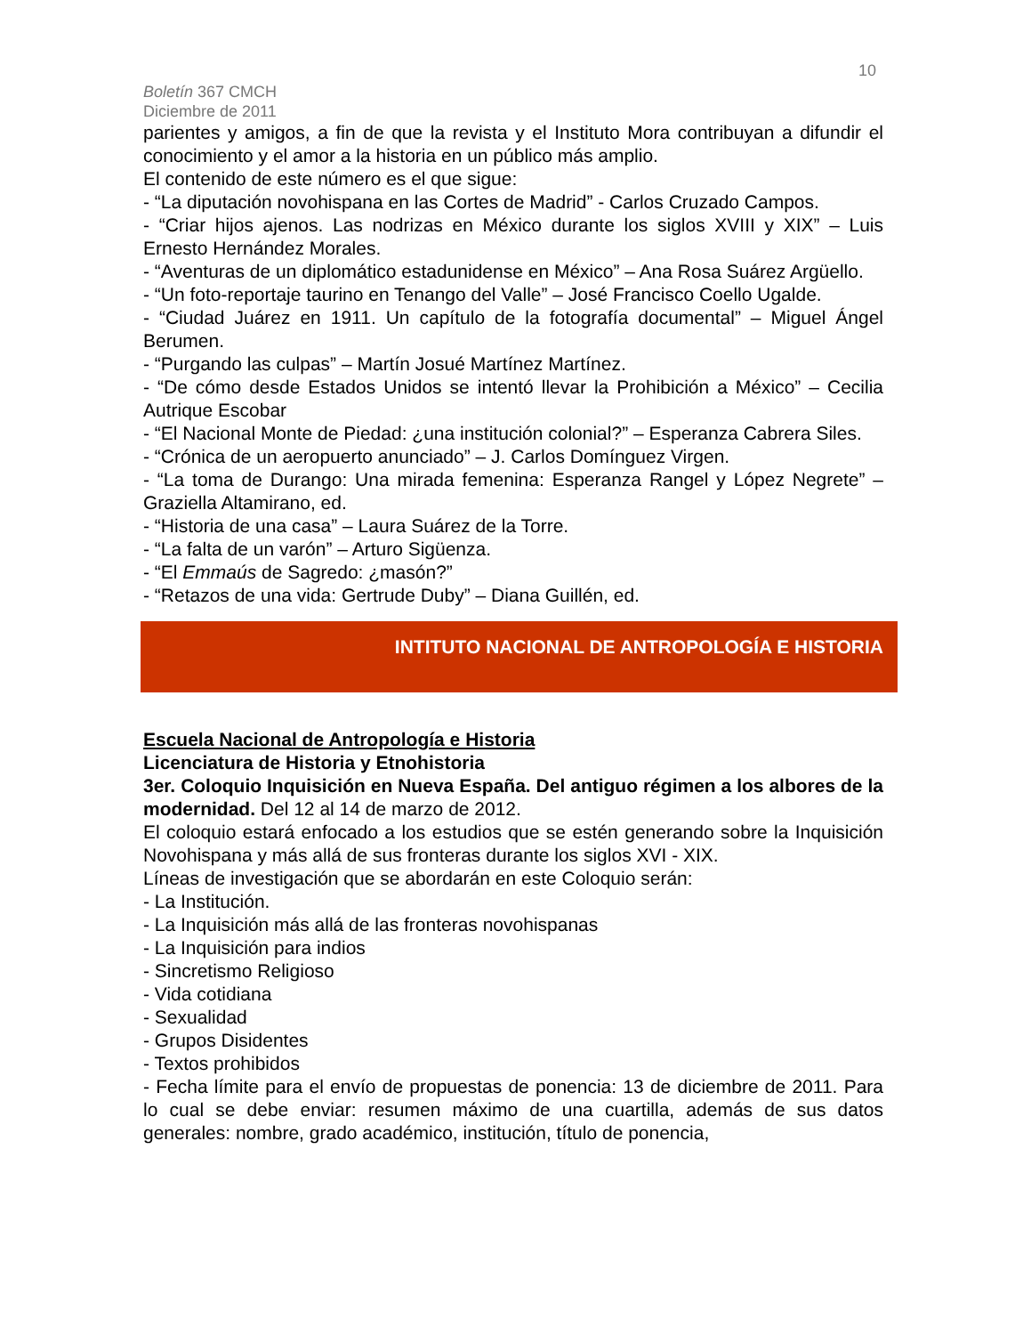10
Boletín 367 CMCH
Diciembre de 2011
parientes y amigos, a fin de que la revista y el Instituto Mora contribuyan a difundir el conocimiento y el amor a la historia en un público más amplio.
El contenido de este número es el que sigue:
- “La diputación novohispana en las Cortes de Madrid” - Carlos Cruzado Campos.
- “Criar hijos ajenos. Las nodrizas en México durante los siglos XVIII y XIX” – Luis Ernesto Hernández Morales.
- “Aventuras de un diplomático estadunidense en México” – Ana Rosa Suárez Argüello.
- “Un foto-reportaje taurino en Tenango del Valle” – José Francisco Coello Ugalde.
- “Ciudad Juárez en 1911. Un capítulo de la fotografía documental” – Miguel Ángel Berumen.
- “Purgando las culpas” – Martín Josué Martínez Martínez.
- “De cómo desde Estados Unidos se intentó llevar la Prohibición a México” – Cecilia Autrique Escobar
- “El Nacional Monte de Piedad: ¿una institución colonial?” – Esperanza Cabrera Siles.
- “Crónica de un aeropuerto anunciado” – J. Carlos Domínguez Virgen.
- “La toma de Durango: Una mirada femenina: Esperanza Rangel y López Negrete” – Graziella Altamirano, ed.
- “Historia de una casa” – Laura Suárez de la Torre.
- “La falta de un varón” – Arturo Sigüenza.
- “El Emmaús de Sagredo: ¿masón?”
- “Retazos de una vida: Gertrude Duby” – Diana Guillén, ed.
INTITUTO NACIONAL DE ANTROPOLOGÍA E HISTORIA
Escuela Nacional de Antropología e Historia
Licenciatura de Historia y Etnohistoria
3er. Coloquio Inquisición en Nueva España. Del antiguo régimen a los albores de la modernidad. Del 12 al 14 de marzo de 2012.
El coloquio estará enfocado a los estudios que se estén generando sobre la Inquisición Novohispana y más allá de sus fronteras durante los siglos XVI - XIX.
Líneas de investigación que se abordarán en este Coloquio serán:
- La Institución.
- La Inquisición más allá de las fronteras novohispanas
- La Inquisición para indios
- Sincretismo Religioso
- Vida cotidiana
- Sexualidad
- Grupos Disidentes
- Textos prohibidos
- Fecha límite para el envío de propuestas de ponencia: 13 de diciembre de 2011. Para lo cual se debe enviar: resumen máximo de una cuartilla, además de sus datos generales: nombre, grado académico, institución, título de ponencia,